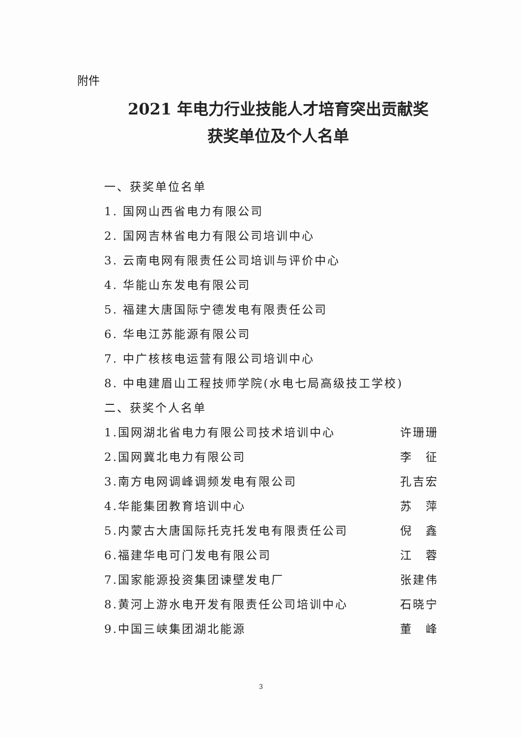附件
2021 年电力行业技能人才培育突出贡献奖
获奖单位及个人名单
一、获奖单位名单
1. 国网山西省电力有限公司
2. 国网吉林省电力有限公司培训中心
3. 云南电网有限责任公司培训与评价中心
4. 华能山东发电有限公司
5. 福建大唐国际宁德发电有限责任公司
6. 华电江苏能源有限公司
7. 中广核核电运营有限公司培训中心
8. 中电建眉山工程技师学院(水电七局高级技工学校)
二、获奖个人名单
1.国网湖北省电力有限公司技术培训中心 许珊珊
2.国网冀北电力有限公司 李　征
3.南方电网调峰调频发电有限公司 孔吉宏
4.华能集团教育培训中心 苏　萍
5.内蒙古大唐国际托克托发电有限责任公司 倪　鑫
6.福建华电可门发电有限公司 江　蓉
7.国家能源投资集团谏壁发电厂 张建伟
8.黄河上游水电开发有限责任公司培训中心 石晓宁
9.中国三峡集团湖北能源 董　峰
3